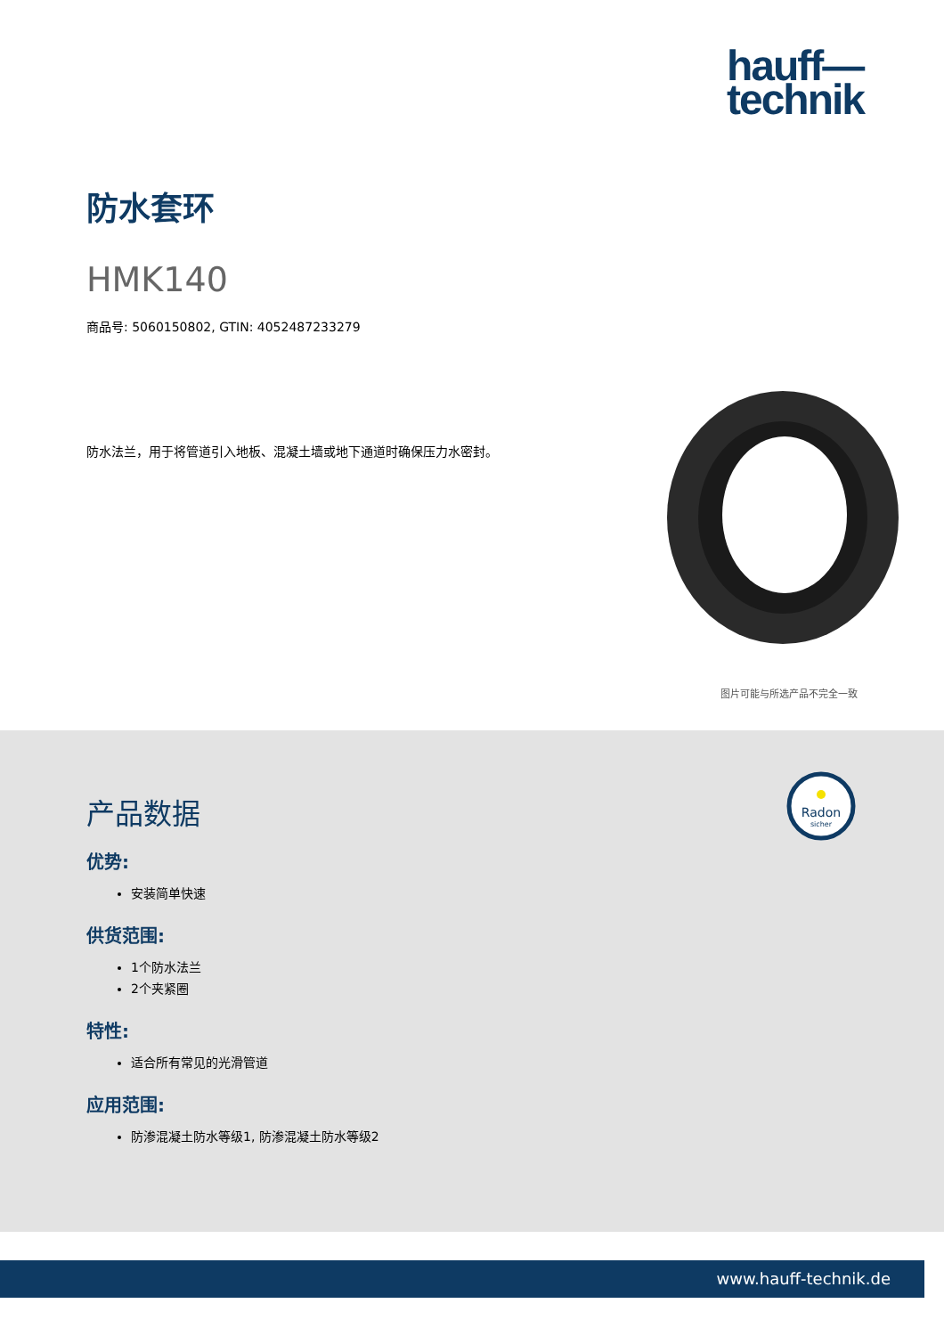hauff—
technik
防水套环
HMK140
商品号: 5060150802, GTIN: 4052487233279
防水法兰，用于将管道引入地板、混凝土墙或地下通道时确保压力水密封。
图片可能与所选产品不完全一致
Radon
sicher
产品数据
优势:
安装简单快速
供货范围:
1个防水法兰
2个夹紧圈
特性:
适合所有常见的光滑管道
应用范围:
防渗混凝土防水等级1, 防渗混凝土防水等级2
www.hauff-technik.de